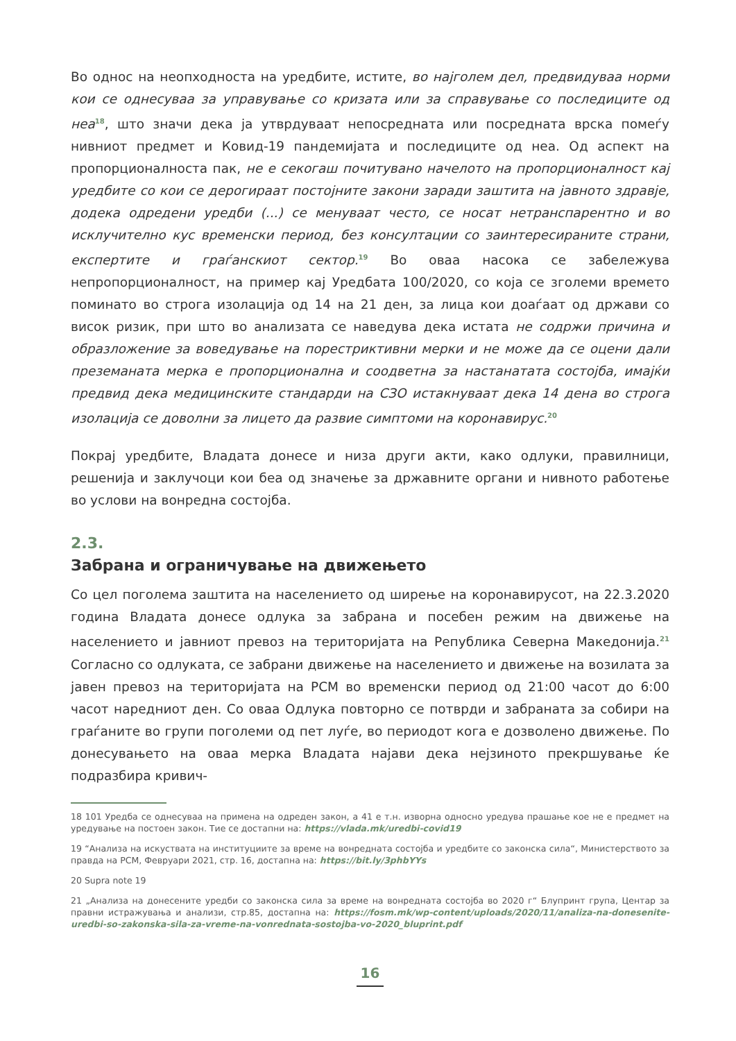Во однос на неопходноста на уредбите, истите, во најголем дел, предвидуваа норми кои се однесуваа за управување со кризата или за справување со последиците од неа<sup>18</sup>, што значи дека ја утврдуваат непосредната или посредната врска помеѓу нивниот предмет и Ковид-19 пандемијата и последиците од неа. Од аспект на пропорционалноста пак, не е секогаш почитувано начелото на пропорционалност кај уредбите со кои се дерогираат постојните закони заради заштита на јавното здравје, додека одредени уредби (...) се менуваат често, се носат нетранспарентно и во исклучително кус временски период, без консултации со заинтересираните страни, експертите и граѓанскиот сектор.<sup>19</sup> Во оваа насока се забележува непропорционалност, на пример кај Уредбата 100/2020, со која се зголеми времето поминато во строга изолација од 14 на 21 ден, за лица кои доаѓаат од држави со висок ризик, при што во анализата се наведува дека истата не содржи причина и образложение за воведување на порестриктивни мерки и не може да се оцени дали преземаната мерка е пропорционална и соодветна за настанатата состојба, имајќи предвид дека медицинските стандарди на СЗО истакнуваат дека 14 дена во строга изолација се доволни за лицето да развие симптоми на коронавирус.<sup>20</sup>
Покрај уредбите, Владата донесе и низа други акти, како одлуки, правилници, решенија и заклучоци кои беа од значење за државните органи и нивното работење во услови на вонредна состојба.
2.3.
Забрана и ограничување на движењето
Со цел поголема заштита на населението од ширење на коронавирусот, на 22.3.2020 година Владата донесе одлука за забрана и посебен режим на движење на населението и јавниот превоз на територијата на Република Северна Македонија.<sup>21</sup> Согласно со одлуката, се забрани движење на населението и движење на возилата за јавен превоз на територијата на РСМ во временски период од 21:00 часот до 6:00 часот наредниот ден. Со оваа Одлука повторно се потврди и забраната за собири на граѓаните во групи поголеми од пет луѓе, во периодот кога е дозволено движење. По донесувањето на оваа мерка Владата најави дека нејзиното прекршување ќе подразбира кривич-
18 101 Уредба се однесуваа на примена на одреден закон, а 41 е т.н. изворна односно уредува прашање кое не е предмет на уредување на постоен закон. Тие се достапни на: https://vlada.mk/uredbi-covid19
19 “Анализа на искуствата на институциите за време на вонредната состојба и уредбите со законска сила“, Министерството за правда на РСМ, Февруари 2021, стр. 16, достапна на: https://bit.ly/3phbYYs
20 Supra note 19
21 „Анализа на донесените уредби со законска сила за време на вонредната состојба во 2020 г“ Блупринт група, Центар за правни истражувања и анализи, стр.85, достапна на: https://fosm.mk/wp-content/uploads/2020/11/analiza-na-donesenite-uredbi-so-zakonska-sila-za-vreme-na-vonrednata-sostojba-vo-2020_bluprint.pdf
16